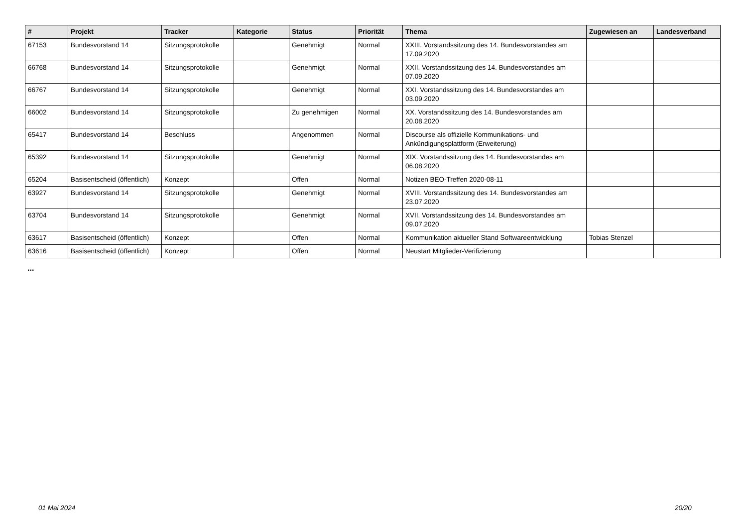| # | Projekt | Tracker | Kategorie | Status | Priorität | Thema | Zugewiesen an | Landesverband |
| --- | --- | --- | --- | --- | --- | --- | --- | --- |
| 67153 | Bundesvorstand 14 | Sitzungsprotokolle | | Genehmigt | Normal | XXIII. Vorstandssitzung des 14. Bundesvorstandes am 17.09.2020 | | |
| 66768 | Bundesvorstand 14 | Sitzungsprotokolle | | Genehmigt | Normal | XXII. Vorstandssitzung des 14. Bundesvorstandes am 07.09.2020 | | |
| 66767 | Bundesvorstand 14 | Sitzungsprotokolle | | Genehmigt | Normal | XXI. Vorstandssitzung des 14. Bundesvorstandes am 03.09.2020 | | |
| 66002 | Bundesvorstand 14 | Sitzungsprotokolle | | Zu genehmigen | Normal | XX. Vorstandssitzung des 14. Bundesvorstandes am 20.08.2020 | | |
| 65417 | Bundesvorstand 14 | Beschluss | | Angenommen | Normal | Discourse als offizielle Kommunikations- und Ankündigungsplattform (Erweiterung) | | |
| 65392 | Bundesvorstand 14 | Sitzungsprotokolle | | Genehmigt | Normal | XIX. Vorstandssitzung des 14. Bundesvorstandes am 06.08.2020 | | |
| 65204 | Basisentscheid (öffentlich) | Konzept | | Offen | Normal | Notizen BEO-Treffen 2020-08-11 | | |
| 63927 | Bundesvorstand 14 | Sitzungsprotokolle | | Genehmigt | Normal | XVIII. Vorstandssitzung des 14. Bundesvorstandes am 23.07.2020 | | |
| 63704 | Bundesvorstand 14 | Sitzungsprotokolle | | Genehmigt | Normal | XVII. Vorstandssitzung des 14. Bundesvorstandes am 09.07.2020 | | |
| 63617 | Basisentscheid (öffentlich) | Konzept | | Offen | Normal | Kommunikation aktueller Stand Softwareentwicklung | Tobias Stenzel | |
| 63616 | Basisentscheid (öffentlich) | Konzept | | Offen | Normal | Neustart Mitglieder-Verifizierung | | |
...
01 Mai 2024 20/20